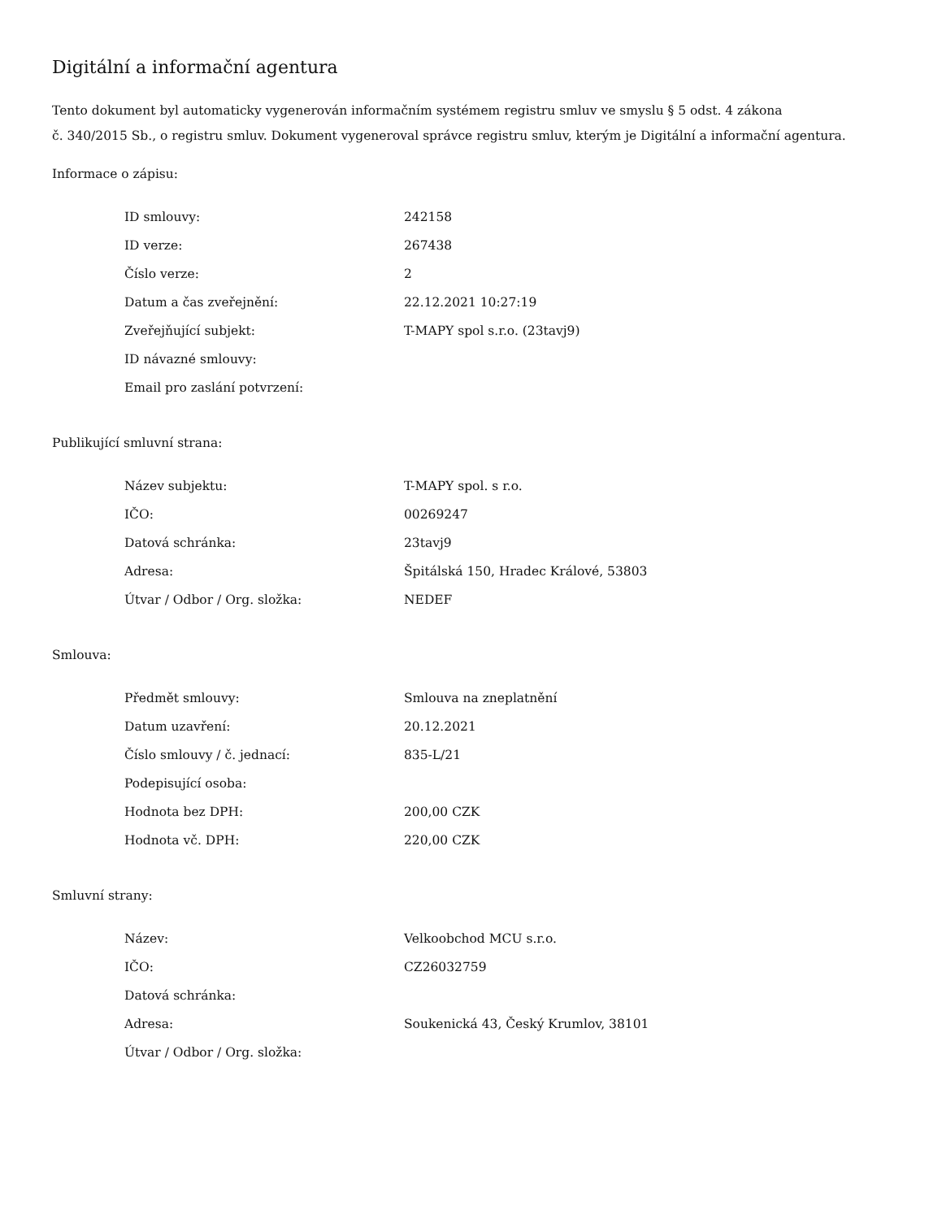Digitální a informační agentura
Tento dokument byl automaticky vygenerován informačním systémem registru smluv ve smyslu § 5 odst. 4 zákona
č. 340/2015 Sb., o registru smluv. Dokument vygeneroval správce registru smluv, kterým je Digitální a informační agentura.
Informace o zápisu:
| ID smlouvy: | 242158 |
| ID verze: | 267438 |
| Číslo verze: | 2 |
| Datum a čas zveřejnění: | 22.12.2021 10:27:19 |
| Zveřejňující subjekt: | T-MAPY spol s.r.o. (23tavj9) |
| ID návazné smlouvy: | |
| Email pro zaslání potvrzení: | |
Publikující smluvní strana:
| Název subjektu: | T-MAPY spol. s r.o. |
| IČO: | 00269247 |
| Datová schránka: | 23tavj9 |
| Adresa: | Špitálská 150, Hradec Králové, 53803 |
| Útvar / Odbor / Org. složka: | NEDEF |
Smlouva:
| Předmět smlouvy: | Smlouva na zneplatnění |
| Datum uzavření: | 20.12.2021 |
| Číslo smlouvy / č. jednací: | 835-L/21 |
| Podepisující osoba: | |
| Hodnota bez DPH: | 200,00 CZK |
| Hodnota vč. DPH: | 220,00 CZK |
Smluvní strany:
| Název: | Velkoobchod MCU s.r.o. |
| IČO: | CZ26032759 |
| Datová schránka: | |
| Adresa: | Soukenická 43, Český Krumlov, 38101 |
| Útvar / Odbor / Org. složka: | |